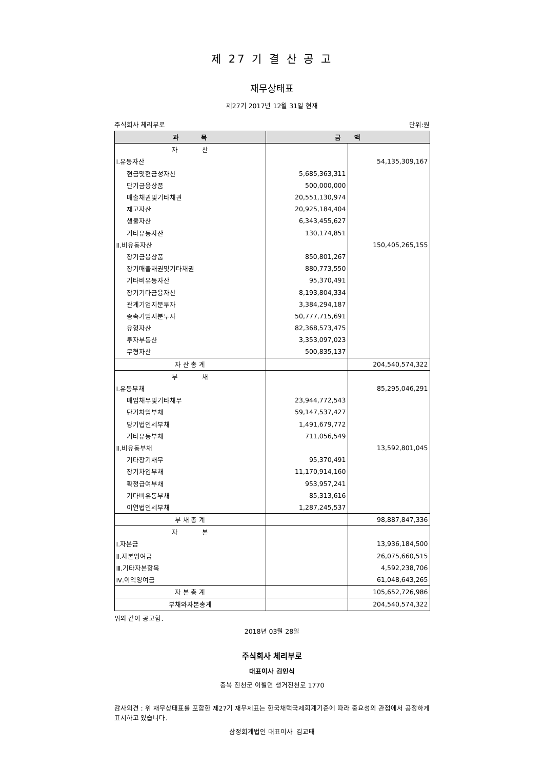제 27 기 결 산 공 고
재무상태표
제27기 2017년 12월 31일 현재
주식회사 체리부로 단위:원
| 과 목 | 금 액 | |
| --- | --- | --- |
| 자 산 | | |
| Ⅰ.유동자산 | | 54,135,309,167 |
| 현금및현금성자산 | 5,685,363,311 | |
| 단기금융상품 | 500,000,000 | |
| 매출채권및기타채권 | 20,551,130,974 | |
| 재고자산 | 20,925,184,404 | |
| 생물자산 | 6,343,455,627 | |
| 기타유동자산 | 130,174,851 | |
| Ⅱ.비유동자산 | | 150,405,265,155 |
| 장기금융상품 | 850,801,267 | |
| 장기매출채권및기타채권 | 880,773,550 | |
| 기타비유동자산 | 95,370,491 | |
| 장기기타금융자산 | 8,193,804,334 | |
| 관계기업지분투자 | 3,384,294,187 | |
| 종속기업지분투자 | 50,777,715,691 | |
| 유형자산 | 82,368,573,475 | |
| 투자부동산 | 3,353,097,023 | |
| 무형자산 | 500,835,137 | |
| 자 산 총 계 | | 204,540,574,322 |
| 부 채 | | |
| Ⅰ.유동부채 | | 85,295,046,291 |
| 매입채무및기타채무 | 23,944,772,543 | |
| 단기차입부채 | 59,147,537,427 | |
| 당기법인세부채 | 1,491,679,772 | |
| 기타유동부채 | 711,056,549 | |
| Ⅱ.비유동부채 | | 13,592,801,045 |
| 기타장기채무 | 95,370,491 | |
| 장기차입부채 | 11,170,914,160 | |
| 확정급여부채 | 953,957,241 | |
| 기타비유동부채 | 85,313,616 | |
| 이연법인세부채 | 1,287,245,537 | |
| 부 채 총 계 | | 98,887,847,336 |
| 자 본 | | |
| Ⅰ.자본금 | | 13,936,184,500 |
| Ⅱ.자본잉여금 | | 26,075,660,515 |
| Ⅲ.기타자본항목 | | 4,592,238,706 |
| Ⅳ.이익잉여금 | | 61,048,643,265 |
| 자 본 총 계 | | 105,652,726,986 |
| 부채와자본총계 | | 204,540,574,322 |
위와 같이 공고함.
2018년 03월 28일
주식회사 체리부로
대표이사 김인식
충북 진천군 이월면 생거진천로 1770
감사의견 : 위 재무상태표를 포함한 제27기 재무제표는 한국채택국제회계기준에 따라 중요성의 관점에서 공정하게 표시하고 있습니다.
삼정회계법인 대표이사 김교태